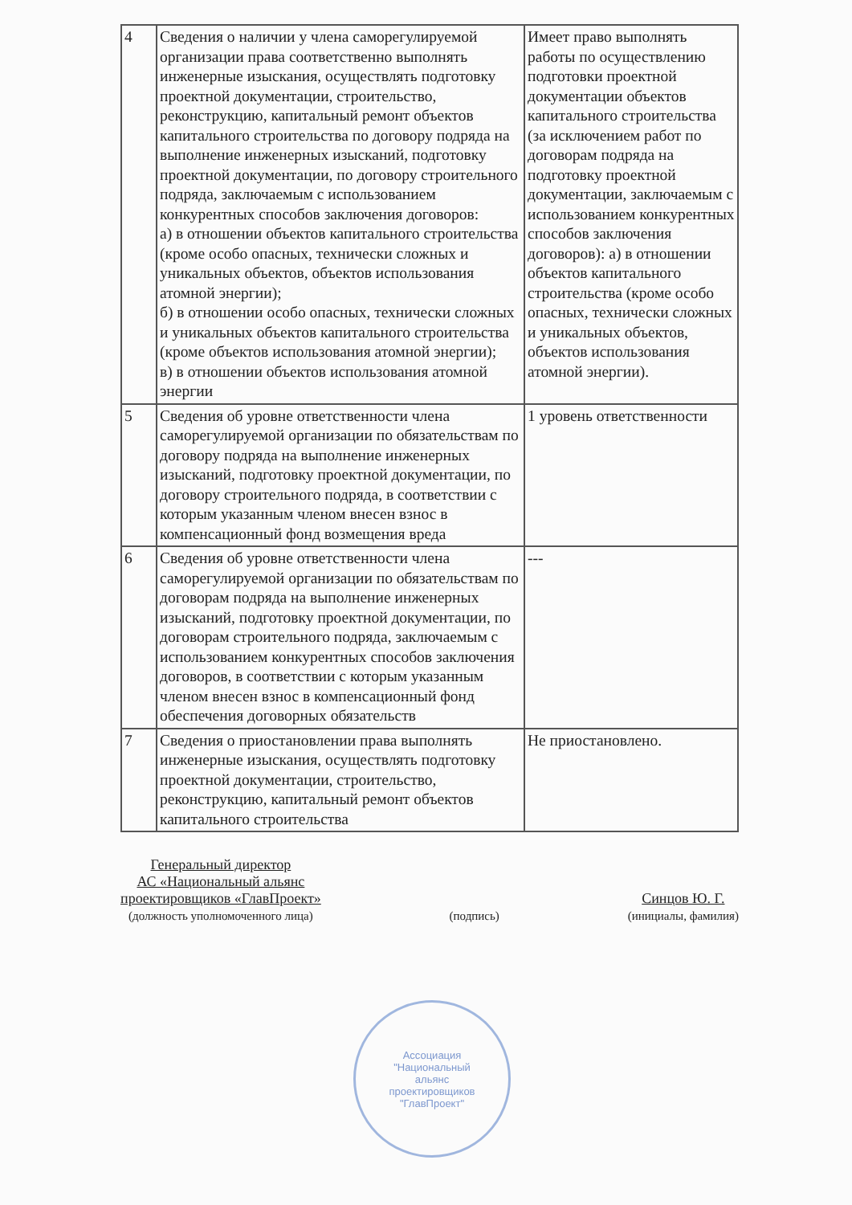| 4 | Сведения о наличии у члена саморегулируемой организации права соответственно выполнять инженерные изыскания, осуществлять подготовку проектной документации, строительство, реконструкцию, капитальный ремонт объектов капитального строительства по договору подряда на выполнение инженерных изысканий, подготовку проектной документации, по договору строительного подряда, заключаемым с использованием конкурентных способов заключения договоров: а) в отношении объектов капитального строительства (кроме особо опасных, технически сложных и уникальных объектов, объектов использования атомной энергии); б) в отношении особо опасных, технически сложных и уникальных объектов капитального строительства (кроме объектов использования атомной энергии); в) в отношении объектов использования атомной энергии | Имеет право выполнять работы по осуществлению подготовки проектной документации объектов капитального строительства (за исключением работ по договорам подряда на подготовку проектной документации, заключаемым с использованием конкурентных способов заключения договоров): а) в отношении объектов капитального строительства (кроме особо опасных, технически сложных и уникальных объектов, объектов использования атомной энергии). |
| 5 | Сведения об уровне ответственности члена саморегулируемой организации по обязательствам по договору подряда на выполнение инженерных изысканий, подготовку проектной документации, по договору строительного подряда, в соответствии с которым указанным членом внесен взнос в компенсационный фонд возмещения вреда | 1 уровень ответственности |
| 6 | Сведения об уровне ответственности члена саморегулируемой организации по обязательствам по договорам подряда на выполнение инженерных изысканий, подготовку проектной документации, по договорам строительного подряда, заключаемым с использованием конкурентных способов заключения договоров, в соответствии с которым указанным членом внесен взнос в компенсационный фонд обеспечения договорных обязательств | --- |
| 7 | Сведения о приостановлении права выполнять инженерные изыскания, осуществлять подготовку проектной документации, строительство, реконструкцию, капитальный ремонт объектов капитального строительства | Не приостановлено. |
Генеральный директор
АС «Национальный альянс
проектировщиков «ГлавПроект»
(должность уполномоченного лица)
(подпись)
Синцов Ю. Г.
(инициалы, фамилия)
Ассоциация
"Национальный
альянс
проектировщиков
"ГлавПроект"